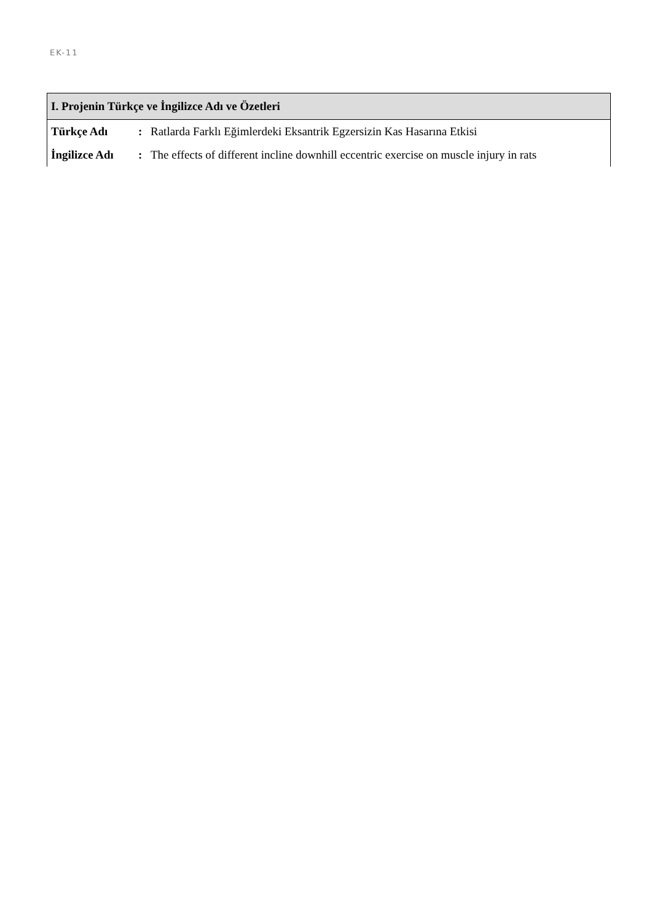EK-11
| I. Projenin Türkçe ve İngilizce Adı ve Özetleri | | |
| --- | --- | --- |
| Türkçe Adı | : | Ratlarda Farklı Eğimlerdeki Eksantrik Egzersizin Kas Hasarına Etkisi |
| İngilizce Adı | : | The effects of different incline downhill eccentric exercise on muscle injury in rats |